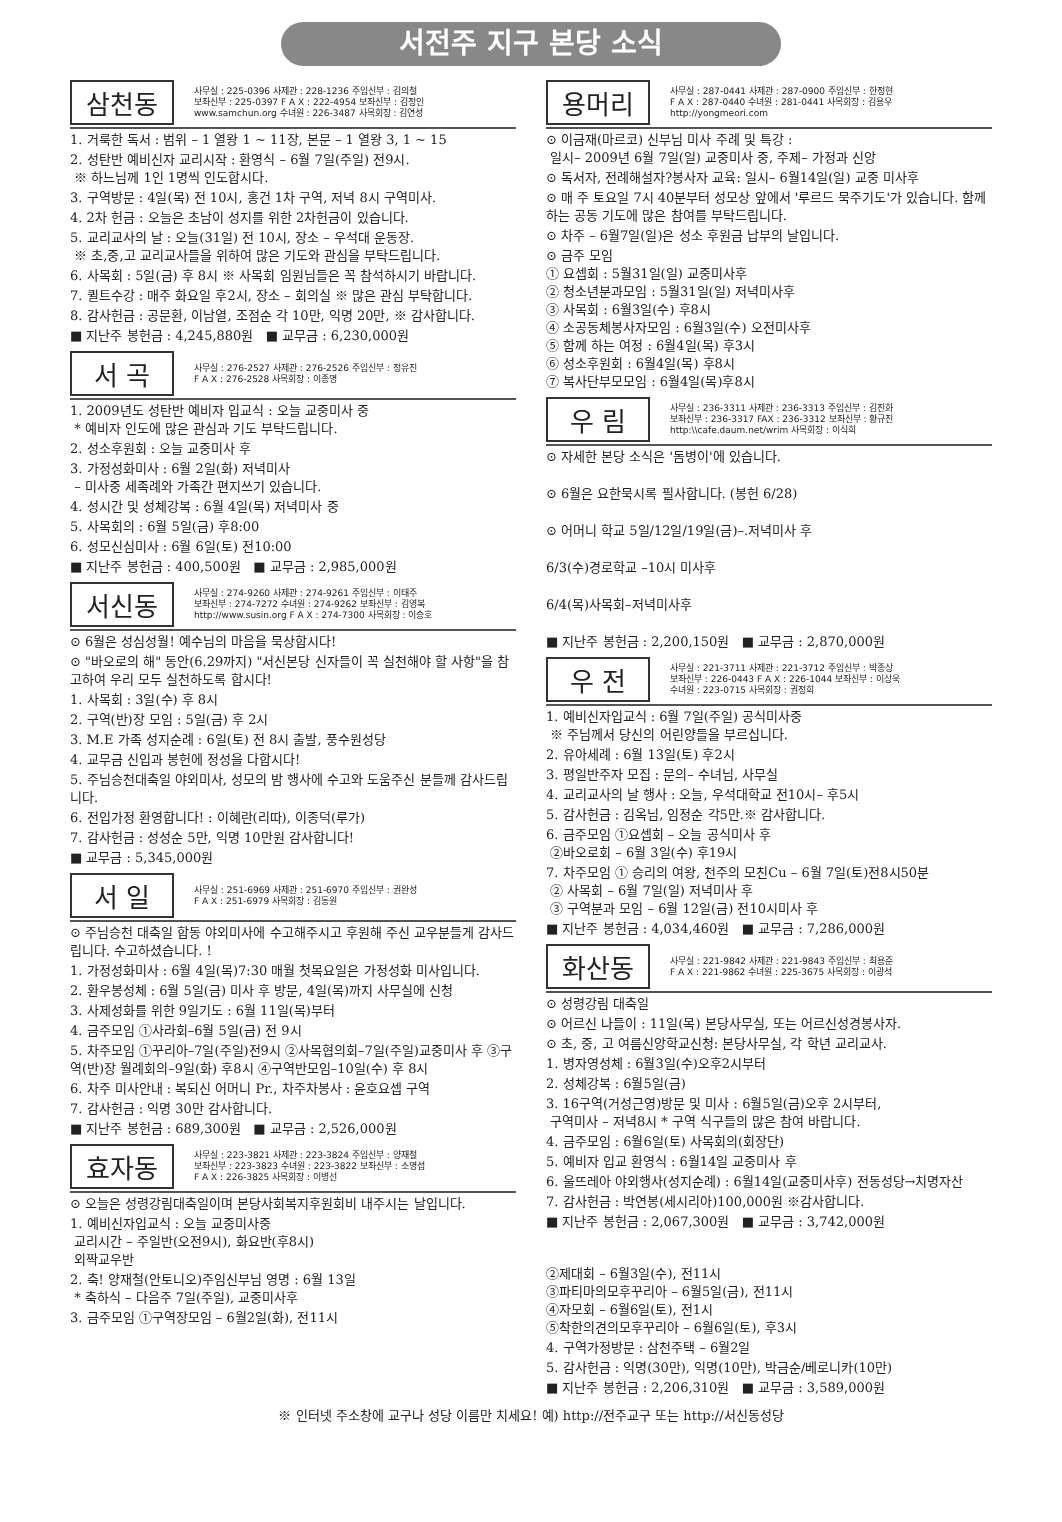서전주 지구 본당 소식
삼천동
사무실 : 225-0396 사제관 : 228-1236 주임신부 : 김의철
보좌신부 : 225-0397 F A X : 222-4954 보좌신부 : 김정인
www.samchun.org 수녀원 : 226-3487 사목회장 : 김연성
1. 거룩한 독서 : 범위 – 1 열왕 1 ~ 11장, 본문 – 1 열왕 3, 1 ~ 15
2. 성탄반 예비신자 교리시작 : 환영식 – 6월 7일(주일) 전9시.
※ 하느님께 1인 1명씩 인도합시다.
3. 구역방문 : 4일(목) 전 10시, 홍건 1차 구역, 저녁 8시 구역미사.
4. 2차 헌금 : 오늘은 초남이 성지를 위한 2차헌금이 있습니다.
5. 교리교사의 날 : 오늘(31일) 전 10시, 장소 – 우석대 운동장.
※ 초,중,고 교리교사들을 위하여 많은 기도와 관심을 부탁드립니다.
6. 사목회 : 5일(금) 후 8시 ※ 사목회 임원님들은 꼭 참석하시기 바랍니다.
7. 퀼트수강 : 매주 화요일 후2시, 장소 – 회의실 ※ 많은 관심 부탁합니다.
8. 감사헌금 : 공문환, 이남열, 조점순 각 10만, 익명 20만, ※ 감사합니다.
■ 지난주 봉헌금 : 4,245,880원 ■ 교무금 : 6,230,000원
서 곡
사무실 : 276-2527 사제관 : 276-2526 주임신부 : 정유진
F A X : 276-2528 사목회장 : 이종명
1. 2009년도 성탄반 예비자 입교식 : 오늘 교중미사 중
* 예비자 인도에 많은 관심과 기도 부탁드립니다.
2. 성소후원회 : 오늘 교중미사 후
3. 가정성화미사 : 6월 2일(화) 저녁미사
– 미사중 세족례와 가족간 편지쓰기 있습니다.
4. 성시간 및 성체강복 : 6월 4일(목) 저녁미사 중
5. 사목회의 : 6월 5일(금) 후8:00
6. 성모신심미사 : 6월 6일(토) 전10:00
■ 지난주 봉헌금 : 400,500원 ■ 교무금 : 2,985,000원
서신동
사무실 : 274-9260 사제관 : 274-9261 주임신부 : 이태주
보좌신부 : 274-7272 수녀원 : 274-9262 보좌신부 : 김영복
http://www.susin.org F A X : 274-7300 사목회장 : 이승호
⊙ 6월은 성심성월! 예수님의 마음을 묵상합시다!
⊙ "바오로의 해" 동안(6.29까지) "서신본당 신자들이 꼭 실천해야 할 사항"을 참고하여 우리 모두 실천하도록 합시다!
1. 사목회 : 3일(수) 후 8시
2. 구역(반)장 모임 : 5일(금) 후 2시
3. M.E 가족 성지순례 : 6일(토) 전 8시 출발, 풍수원성당
4. 교무금 신입과 봉헌에 정성을 다합시다!
5. 주님승천대축일 야외미사, 성모의 밤 행사에 수고와 도움주신 분들께 감사드립니다.
6. 전입가정 환영합니다! : 이혜란(리따), 이종덕(루가)
7. 감사헌금 : 성성순 5만, 익명 10만원 감사합니다!
■ 교무금 : 5,345,000원
서 일
사무실 : 251-6969 사제관 : 251-6970 주임신부 : 권완성
F A X : 251-6979 사목회장 : 김동원
⊙ 주님승천 대축일 합동 야외미사에 수고해주시고 후원해 주신 교우분들게 감사드립니다. 수고하셨습니다. !
1. 가정성화미사 : 6월 4일(목)7:30 매월 첫목요일은 가정성화 미사입니다.
2. 환우봉성체 : 6월 5일(금) 미사 후 방문, 4일(목)까지 사무실에 신청
3. 사제성화를 위한 9일기도 : 6월 11일(목)부터
4. 금주모임 ①사라회–6월 5일(금) 전 9시
5. 차주모임 ①꾸리아–7일(주일)전9시 ②사목협의회–7일(주일)교중미사 후 ③구역(반)장 월례회의–9일(화) 후8시 ④구역반모임–10일(수) 후 8시
6. 차주 미사안내 : 복되신 어머니 Pr., 차주차봉사 : 윤호요셉 구역
7. 감사헌금 : 익명 30만 감사합니다.
■ 지난주 봉헌금 : 689,300원 ■ 교무금 : 2,526,000원
효자동
사무실 : 223-3821 사제관 : 223-3824 주임신부 : 양재철
보좌신부 : 223-3823 수녀원 : 223-3822 보좌신부 : 소명섭
F A X : 226-3825 사목회장 : 이병선
⊙ 오늘은 성령강림대축일이며 본당사회복지후원회비 내주시는 날입니다.
1. 예비신자입교식 : 오늘 교중미사중
교리시간 – 주일반(오전9시), 화요반(후8시)
외짝교우반
2. 축! 양재철(안토니오)주임신부님 영명 : 6월 13일
* 축하식 – 다음주 7일(주일), 교중미사후
3. 금주모임 ①구역장모임 – 6월2일(화), 전11시
용머리
사무실 : 287-0441 사제관 : 287-0900 주임신부 : 한정현
F A X : 287-0440 수녀원 : 281-0441 사목회장 : 김용우
http://yongmeori.com
⊙ 이금재(마르코) 신부님 미사 주례 및 특강 :
일시– 2009년 6월 7일(일) 교중미사 중, 주제– 가정과 신앙
⊙ 독서자, 전례해설자?봉사자 교육: 일시– 6월14일(일) 교중 미사후
⊙ 매 주 토요일 7시 40분부터 성모상 앞에서 '루르드 묵주기도'가 있습니다. 함께 하는 공동 기도에 많은 참여를 부탁드립니다.
⊙ 차주 – 6월7일(일)은 성소 후원금 납부의 날입니다.
⊙ 금주 모임
① 요셉회 : 5월31일(일) 교중미사후
② 청소년분과모임 : 5월31일(일) 저녁미사후
③ 사목회 : 6월3일(수) 후8시
④ 소공동체봉사자모임 : 6월3일(수) 오전미사후
⑤ 함께 하는 여정 : 6월4일(목) 후3시
⑥ 성소후원회 : 6월4일(목) 후8시
⑦ 복사단부모모임 : 6월4일(목)후8시
우 림
사무실 : 236-3311 사제관 : 236-3313 주임신부 : 김진화
보좌신부 : 236-3317 FAX : 236-3312 보좌신부 : 황규진
http:\\cafe.daum.net/wrim 사목회장 : 이식희
⊙ 자세한 본당 소식은 '돔병이'에 있습니다.
⊙ 6월은 요한묵시록 필사합니다. (봉헌 6/28)
⊙ 어머니 학교 5일/12일/19일(금)–.저녁미사 후
6/3(수)경로학교 –10시 미사후
6/4(목)사목회–저녁미사후
■ 지난주 봉헌금 : 2,200,150원 ■ 교무금 : 2,870,000원
우 전
사무실 : 221-3711 사제관 : 221-3712 주임신부 : 박종상
보좌신부 : 226-0443 F A X : 226-1044 보좌신부 : 이상욱
수녀원 : 223-0715 사목회장 : 권정희
1. 예비신자입교식 : 6월 7일(주일) 공식미사중
※ 주님께서 당신의 어린양들을 부르십니다.
2. 유아세례 : 6월 13일(토) 후2시
3. 평일반주자 모집 : 문의– 수녀님, 사무실
4. 교리교사의 날 행사 : 오늘, 우석대학교 전10시– 후5시
5. 감사헌금 : 김옥님, 임정순 각5만.※ 감사합니다.
6. 금주모임 ①요셉회 – 오늘 공식미사 후
②바오로회 – 6월 3일(수) 후19시
7. 차주모임 ① 승리의 여왕, 천주의 모친Cu – 6월 7일(토)전8시50분
② 사목회 – 6월 7일(일) 저녁미사 후
③ 구역분과 모임 – 6월 12일(금) 전10시미사 후
■ 지난주 봉헌금 : 4,034,460원 ■ 교무금 : 7,286,000원
화산동
사무실 : 221-9842 사제관 : 221-9843 주임신부 : 최용준
F A X : 221-9862 수녀원 : 225-3675 사목회장 : 이광석
⊙ 성령강림 대축일
⊙ 어르신 나들이 : 11일(목) 본당사무실, 또는 어르신성경봉사자.
⊙ 초, 중, 고 여름신앙학교신청: 본당사무실, 각 학년 교리교사.
1. 병자영성체 : 6월3일(수)오후2시부터
2. 성체강복 : 6월5일(금)
3. 16구역(거성근영)방문 및 미사 : 6월5일(금)오후 2시부터,
구역미사 – 저녁8시 * 구역 식구들의 많은 참여 바랍니다.
4. 금주모임 : 6월6일(토) 사목회의(회장단)
5. 예비자 입교 환영식 : 6월14일 교중미사 후
6. 울뜨레아 야외행사(성지순례) : 6월14일(교중미사후) 전동성당→치명자산
7. 감사헌금 : 박연봉(세시리아)100,000원 ※감사합니다.
■ 지난주 봉헌금 : 2,067,300원 ■ 교무금 : 3,742,000원
②제대회 – 6월3일(수), 전11시
③파티마의모후꾸리아 – 6월5일(금), 전11시
④자모회 – 6월6일(토), 전1시
⑤착한의견의모후꾸리아 – 6월6일(토), 후3시
4. 구역가정방문 : 삼천주택 – 6월2일
5. 감사헌금 : 익명(30만), 익명(10만), 박금순/베로니카(10만)
■ 지난주 봉헌금 : 2,206,310원 ■ 교무금 : 3,589,000원
※ 인터넷 주소창에 교구나 성당 이름만 치세요! 예) http://전주교구 또는 http://서신동성당